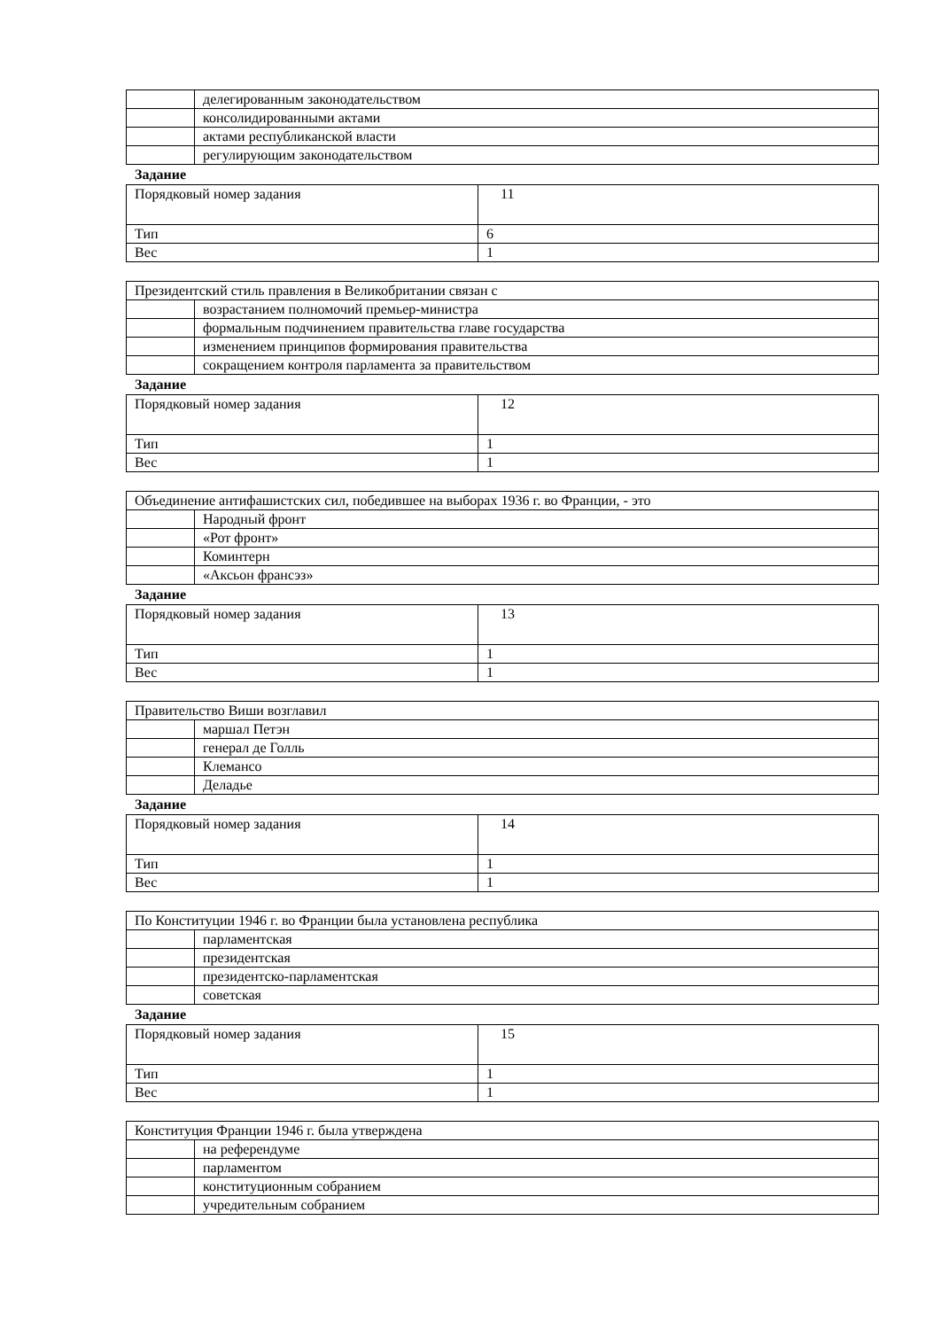| | делегированным законодательством |
| | консолидированными актами |
| | актами республиканской власти |
| | регулирующим законодательством |
Задание
| Порядковый номер задания | 11 |
| Тип | 6 |
| Вес | 1 |
| Президентский стиль правления в Великобритании связан с | |
| | возрастанием полномочий премьер-министра |
| | формальным подчинением правительства главе государства |
| | изменением принципов формирования правительства |
| | сокращением контроля парламента за правительством |
Задание
| Порядковый номер задания | 12 |
| Тип | 1 |
| Вес | 1 |
| Объединение антифашистских сил, победившее на выборах 1936 г. во Франции, - это | |
| | Народный фронт |
| | «Рот фронт» |
| | Коминтерн |
| | «Аксьон франсэз» |
Задание
| Порядковый номер задания | 13 |
| Тип | 1 |
| Вес | 1 |
| Правительство Виши возглавил | |
| | маршал Петэн |
| | генерал де Голль |
| | Клемансо |
| | Деладье |
Задание
| Порядковый номер задания | 14 |
| Тип | 1 |
| Вес | 1 |
| По Конституции 1946 г. во Франции была установлена республика | |
| | парламентская |
| | президентская |
| | президентско-парламентская |
| | советская |
Задание
| Порядковый номер задания | 15 |
| Тип | 1 |
| Вес | 1 |
| Конституция Франции 1946 г. была утверждена | |
| | на референдуме |
| | парламентом |
| | конституционным собранием |
| | учредительным собранием |